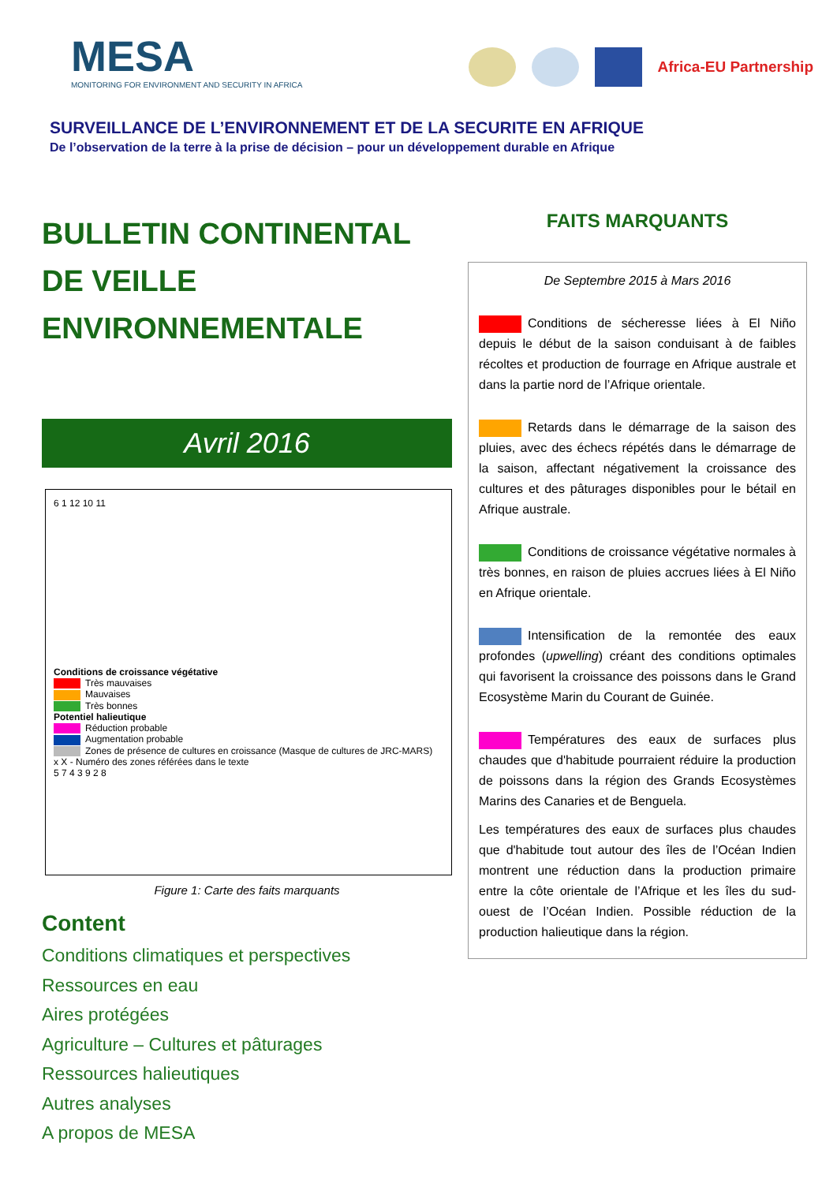MESA
MONITORING FOR ENVIRONMENT AND SECURITY IN AFRICA
Africa-EU Partnership
SURVEILLANCE DE L’ENVIRONNEMENT ET DE LA SECURITE EN AFRIQUE
De l’observation de la terre à la prise de décision – pour un développement durable en Afrique
BULLETIN CONTINENTAL
DE VEILLE
ENVIRONNEMENTALE
Avril 2016
6 1 12 10 11
Conditions de croissance végétative
Très mauvaises
Mauvaises
Très bonnes
Potentiel halieutique
Réduction probable
Augmentation probable
Zones de présence de cultures en croissance (Masque de cultures de JRC-MARS)
x X - Numéro des zones référées dans le texte
5 7 4 3 9 2 8
Figure 1: Carte des faits marquants
Content
Conditions climatiques et perspectives
Ressources en eau
Aires protégées
Agriculture – Cultures et pâturages
Ressources halieutiques
Autres analyses
A propos de MESA
FAITS MARQUANTS
De Septembre 2015 à Mars 2016
Conditions de sécheresse liées à El Niño depuis le début de la saison conduisant à de faibles récoltes et production de fourrage en Afrique australe et dans la partie nord de l’Afrique orientale.
Retards dans le démarrage de la saison des pluies, avec des échecs répétés dans le démarrage de la saison, affectant négativement la croissance des cultures et des pâturages disponibles pour le bétail en Afrique australe.
Conditions de croissance végétative normales à très bonnes, en raison de pluies accrues liées à El Niño en Afrique orientale.
Intensification de la remontée des eaux profondes (upwelling) créant des conditions optimales qui favorisent la croissance des poissons dans le Grand Ecosystème Marin du Courant de Guinée.
Températures des eaux de surfaces plus chaudes que d'habitude pourraient réduire la production de poissons dans la région des Grands Ecosystèmes Marins des Canaries et de Benguela.
Les températures des eaux de surfaces plus chaudes que d'habitude tout autour des îles de l’Océan Indien montrent une réduction dans la production primaire entre la côte orientale de l’Afrique et les îles du sud-ouest de l’Océan Indien. Possible réduction de la production halieutique dans la région.